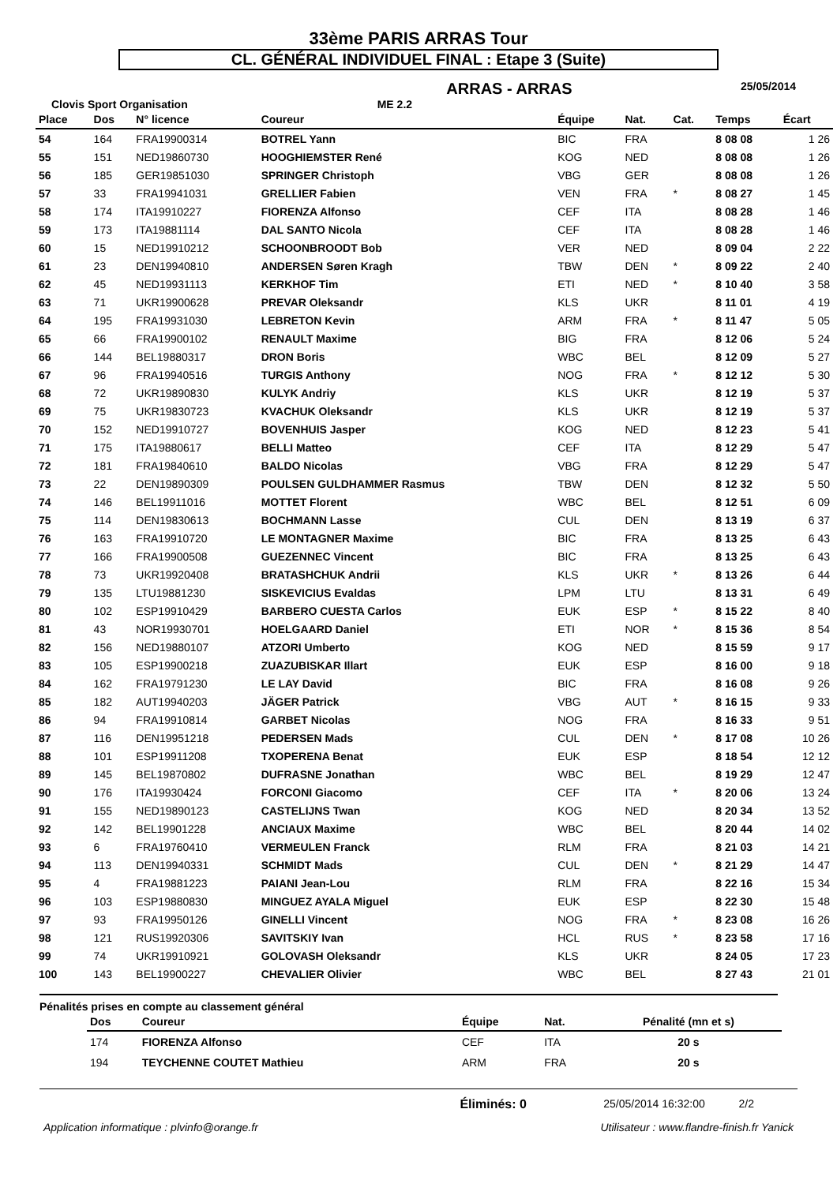33ème PARIS ARRAS Tour
CL. GÉNÉRAL INDIVIDUEL FINAL : Etape 3 (Suite)
ARRAS - ARRAS 25/05/2014
Clovis Sport Organisation ME 2.2
| Place | Dos | N° licence | Coureur | Équipe | Nat. | Cat. | Temps | Écart |
| --- | --- | --- | --- | --- | --- | --- | --- | --- |
| 54 | 164 | FRA19900314 | BOTREL Yann | BIC | FRA | | 8 08 08 | 1 26 |
| 55 | 151 | NED19860730 | HOOGHIEMSTER René | KOG | NED | | 8 08 08 | 1 26 |
| 56 | 185 | GER19851030 | SPRINGER Christoph | VBG | GER | | 8 08 08 | 1 26 |
| 57 | 33 | FRA19941031 | GRELLIER Fabien | VEN | FRA | * | 8 08 27 | 1 45 |
| 58 | 174 | ITA19910227 | FIORENZA Alfonso | CEF | ITA | | 8 08 28 | 1 46 |
| 59 | 173 | ITA19881114 | DAL SANTO Nicola | CEF | ITA | | 8 08 28 | 1 46 |
| 60 | 15 | NED19910212 | SCHOONBROODT Bob | VER | NED | | 8 09 04 | 2 22 |
| 61 | 23 | DEN19940810 | ANDERSEN Søren Kragh | TBW | DEN | * | 8 09 22 | 2 40 |
| 62 | 45 | NED19931113 | KERKHOF Tim | ETI | NED | * | 8 10 40 | 3 58 |
| 63 | 71 | UKR19900628 | PREVAR Oleksandr | KLS | UKR | | 8 11 01 | 4 19 |
| 64 | 195 | FRA19931030 | LEBRETON Kevin | ARM | FRA | * | 8 11 47 | 5 05 |
| 65 | 66 | FRA19900102 | RENAULT Maxime | BIG | FRA | | 8 12 06 | 5 24 |
| 66 | 144 | BEL19880317 | DRON Boris | WBC | BEL | | 8 12 09 | 5 27 |
| 67 | 96 | FRA19940516 | TURGIS Anthony | NOG | FRA | * | 8 12 12 | 5 30 |
| 68 | 72 | UKR19890830 | KULYK Andriy | KLS | UKR | | 8 12 19 | 5 37 |
| 69 | 75 | UKR19830723 | KVACHUK Oleksandr | KLS | UKR | | 8 12 19 | 5 37 |
| 70 | 152 | NED19910727 | BOVENHUIS Jasper | KOG | NED | | 8 12 23 | 5 41 |
| 71 | 175 | ITA19880617 | BELLI Matteo | CEF | ITA | | 8 12 29 | 5 47 |
| 72 | 181 | FRA19840610 | BALDO Nicolas | VBG | FRA | | 8 12 29 | 5 47 |
| 73 | 22 | DEN19890309 | POULSEN GULDHAMMER Rasmus | TBW | DEN | | 8 12 32 | 5 50 |
| 74 | 146 | BEL19911016 | MOTTET Florent | WBC | BEL | | 8 12 51 | 6 09 |
| 75 | 114 | DEN19830613 | BOCHMANN Lasse | CUL | DEN | | 8 13 19 | 6 37 |
| 76 | 163 | FRA19910720 | LE MONTAGNER Maxime | BIC | FRA | | 8 13 25 | 6 43 |
| 77 | 166 | FRA19900508 | GUEZENNEC Vincent | BIC | FRA | | 8 13 25 | 6 43 |
| 78 | 73 | UKR19920408 | BRATASHCHUK Andrii | KLS | UKR | * | 8 13 26 | 6 44 |
| 79 | 135 | LTU19881230 | SISKEVICIUS Evaldas | LPM | LTU | | 8 13 31 | 6 49 |
| 80 | 102 | ESP19910429 | BARBERO CUESTA Carlos | EUK | ESP | * | 8 15 22 | 8 40 |
| 81 | 43 | NOR19930701 | HOELGAARD Daniel | ETI | NOR | * | 8 15 36 | 8 54 |
| 82 | 156 | NED19880107 | ATZORI Umberto | KOG | NED | | 8 15 59 | 9 17 |
| 83 | 105 | ESP19900218 | ZUAZUBISKAR Illart | EUK | ESP | | 8 16 00 | 9 18 |
| 84 | 162 | FRA19791230 | LE LAY David | BIC | FRA | | 8 16 08 | 9 26 |
| 85 | 182 | AUT19940203 | JÄGER Patrick | VBG | AUT | * | 8 16 15 | 9 33 |
| 86 | 94 | FRA19910814 | GARBET Nicolas | NOG | FRA | | 8 16 33 | 9 51 |
| 87 | 116 | DEN19951218 | PEDERSEN Mads | CUL | DEN | * | 8 17 08 | 10 26 |
| 88 | 101 | ESP19911208 | TXOPERENA Benat | EUK | ESP | | 8 18 54 | 12 12 |
| 89 | 145 | BEL19870802 | DUFRASNE Jonathan | WBC | BEL | | 8 19 29 | 12 47 |
| 90 | 176 | ITA19930424 | FORCONI Giacomo | CEF | ITA | * | 8 20 06 | 13 24 |
| 91 | 155 | NED19890123 | CASTELIJNS Twan | KOG | NED | | 8 20 34 | 13 52 |
| 92 | 142 | BEL19901228 | ANCIAUX Maxime | WBC | BEL | | 8 20 44 | 14 02 |
| 93 | 6 | FRA19760410 | VERMEULEN Franck | RLM | FRA | | 8 21 03 | 14 21 |
| 94 | 113 | DEN19940331 | SCHMIDT Mads | CUL | DEN | * | 8 21 29 | 14 47 |
| 95 | 4 | FRA19881223 | PAIANI Jean-Lou | RLM | FRA | | 8 22 16 | 15 34 |
| 96 | 103 | ESP19880830 | MINGUEZ AYALA Miguel | EUK | ESP | | 8 22 30 | 15 48 |
| 97 | 93 | FRA19950126 | GINELLI Vincent | NOG | FRA | * | 8 23 08 | 16 26 |
| 98 | 121 | RUS19920306 | SAVITSKIY Ivan | HCL | RUS | * | 8 23 58 | 17 16 |
| 99 | 74 | UKR19910921 | GOLOVASH Oleksandr | KLS | UKR | | 8 24 05 | 17 23 |
| 100 | 143 | BEL19900227 | CHEVALIER Olivier | WBC | BEL | | 8 27 43 | 21 01 |
Pénalités prises en compte au classement général
| Dos | Coureur | Équipe | Nat. | Pénalité (mn et s) |
| --- | --- | --- | --- | --- |
| 174 | FIORENZA Alfonso | CEF | ITA | 20 s |
| 194 | TEYCHENNE COUTET Mathieu | ARM | FRA | 20 s |
Éliminés: 0 25/05/2014 16:32:00 2/2
Application informatique : plvinfo@orange.fr Utilisateur : www.flandre-finish.fr Yanick